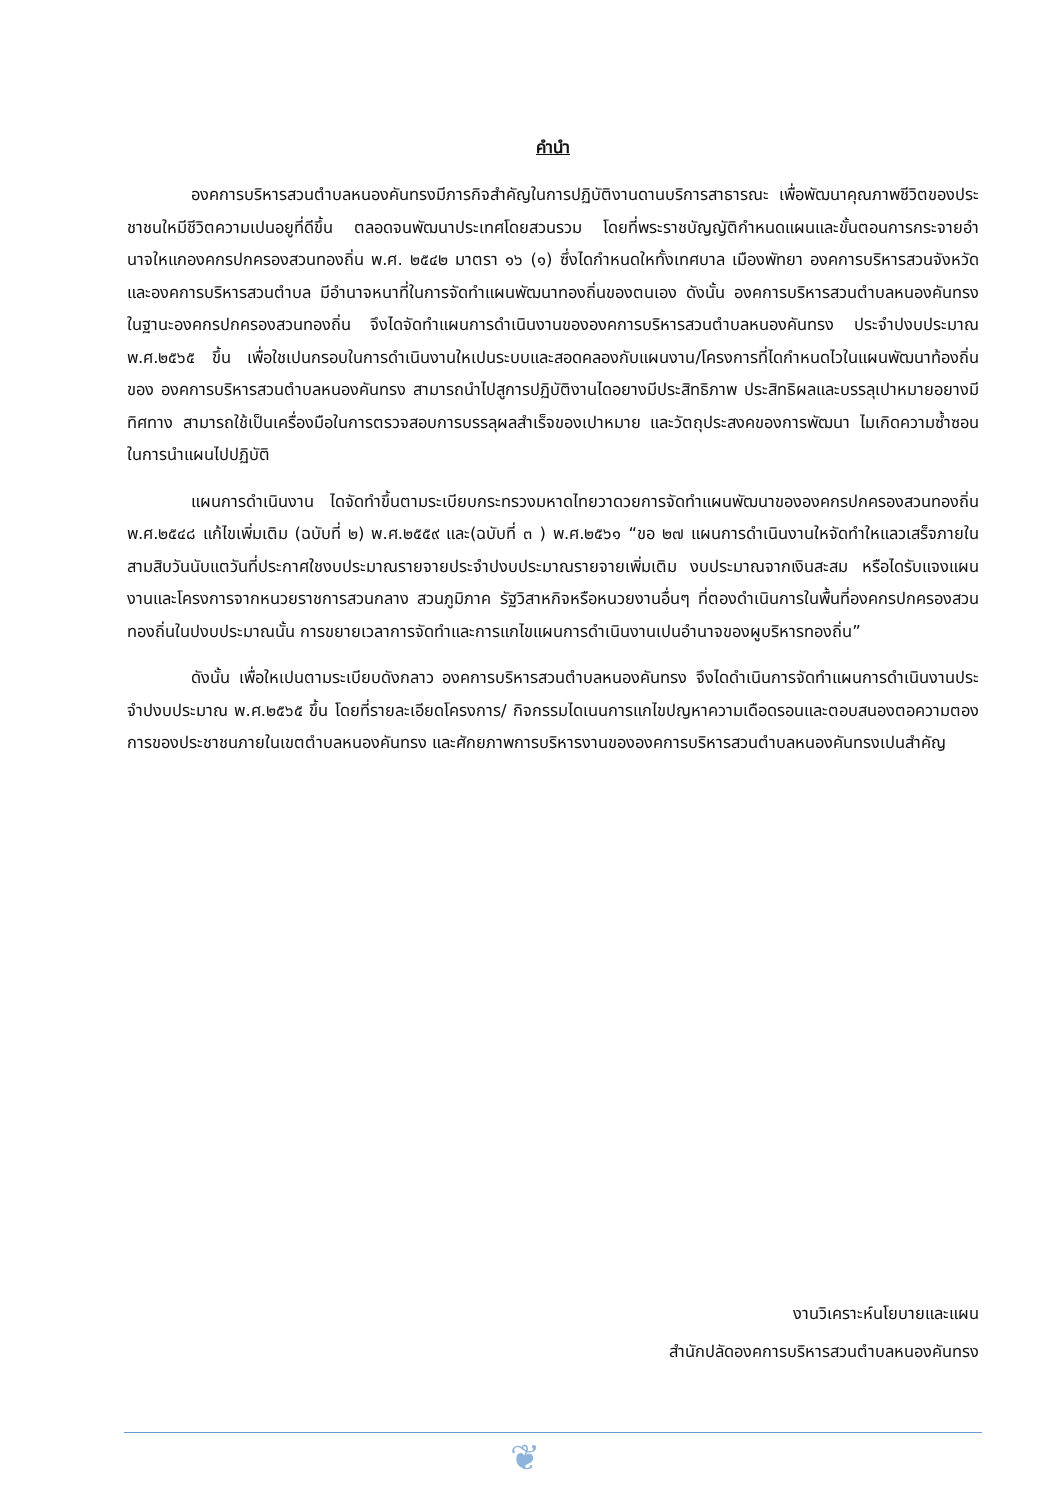คำนำ
องคการบริหารสวนตำบลหนองคันทรงมีภารกิจสำคัญในการปฏิบัติงานดานบริการสาธารณะ เพื่อพัฒนาคุณภาพชีวิตของประชาชนใหมีชีวิตความเปนอยูที่ดีขึ้น ตลอดจนพัฒนาประเทศโดยสวนรวม โดยที่พระราชบัญญัติกำหนดแผนและขั้นตอนการกระจายอำนาจใหแกองคกรปกครองสวนทองถิ่น พ.ศ. ๒๕๔๒ มาตรา ๑๖ (๑) ซึ่งไดกำหนดใหทั้งเทศบาล เมืองพัทยา องคการบริหารสวนจังหวัด และองคการบริหารสวนตำบล มีอำนาจหนาที่ในการจัดทำแผนพัฒนาทองถิ่นของตนเอง ดังนั้น องคการบริหารสวนตำบลหนองคันทรง ในฐานะองคกรปกครองสวนทองถิ่น จึงไดจัดทำแผนการดำเนินงานขององคการบริหารสวนตำบลหนองคันทรง ประจำปงบประมาณ พ.ศ.๒๕๖๕ ขึ้น เพื่อใชเปนกรอบในการดำเนินงานใหเปนระบบและสอดคลองกับแผนงาน/โครงการที่ไดกำหนดไวในแผนพัฒนาท้องถิ่นของ องคการบริหารสวนตำบลหนองคันทรง สามารถนำไปสูการปฏิบัติงานไดอยางมีประสิทธิภาพ ประสิทธิผลและบรรลุเปาหมายอยางมีทิศทาง สามารถใช้เป็นเครื่องมือในการตรวจสอบการบรรลุผลสำเร็จของเปาหมาย และวัตถุประสงคของการพัฒนา ไมเกิดความซ้ำซอนในการนำแผนไปปฏิบัติ
แผนการดำเนินงาน ไดจัดทำขึ้นตามระเบียบกระทรวงมหาดไทยวาดวยการจัดทำแผนพัฒนาขององคกรปกครองสวนทองถิ่น พ.ศ.๒๕๔๘ แก้ไขเพิ่มเติม (ฉบับที่ ๒) พ.ศ.๒๕๕๙ และ(ฉบับที่ ๓ ) พ.ศ.๒๕๖๑ “ขอ ๒๗ แผนการดำเนินงานใหจัดทำใหแลวเสร็จภายในสามสิบวันนับแตวันที่ประกาศใชงบประมาณรายจายประจำปงบประมาณรายจายเพิ่มเติม งบประมาณจากเงินสะสม หรือไดรับแจงแผนงานและโครงการจากหนวยราชการสวนกลาง สวนภูมิภาค รัฐวิสาหกิจหรือหนวยงานอื่นๆ ที่ตองดำเนินการในพื้นที่องคกรปกครองสวนทองถิ่นในปงบประมาณนั้น การขยายเวลาการจัดทำและการแกไขแผนการดำเนินงานเปนอำนาจของผูบริหารทองถิ่น”
ดังนั้น เพื่อใหเปนตามระเบียบดังกลาว องคการบริหารสวนตำบลหนองคันทรง จึงไดดำเนินการจัดทำแผนการดำเนินงานประจำปงบประมาณ พ.ศ.๒๕๖๕ ขึ้น โดยที่รายละเอียดโครงการ/ กิจกรรมไดเนนการแกไขปญหาความเดือดรอนและตอบสนองตอความตองการของประชาชนภายในเขตตำบลหนองคันทรง และศักยภาพการบริหารงานขององคการบริหารสวนตำบลหนองคันทรงเปนสำคัญ
งานวิเคราะห์นโยบายและแผน
สำนักปลัดองคการบริหารสวนตำบลหนองคันทรง
❦